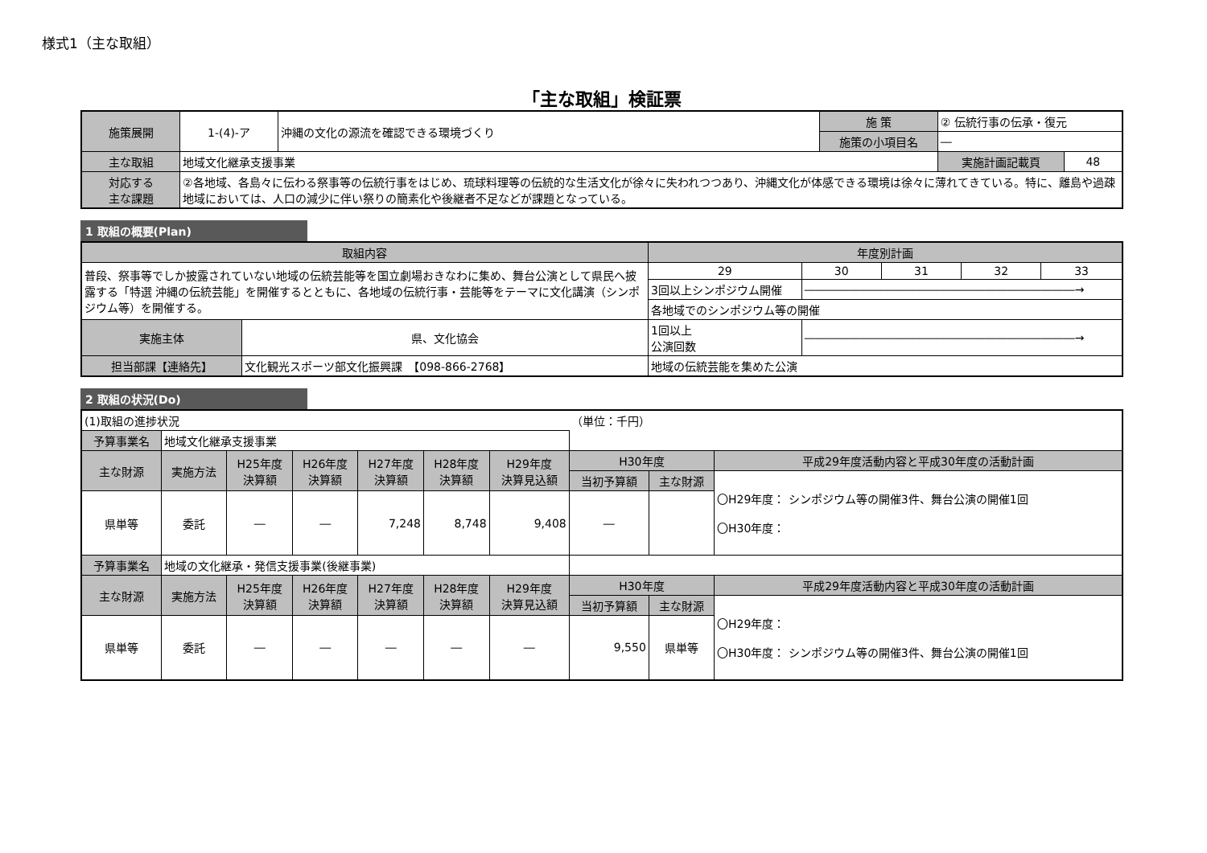様式1（主な取組）
「主な取組」検証票
| 施策展開 | 1-(4)-ア | 沖縄の文化の源流を確認できる環境づくり | 施 策 | ② 伝統行事の伝承・復元 | |
| | | | 施策の小項目名 | ― | |
| 主な取組 | 地域文化継承支援事業 | | | 実施計画記載頁 | 48 |
| 対応する 主な課題 | ②各地域、各島々に伝わる祭事等の伝統行事をはじめ、琉球料理等の伝統的な生活文化が徐々に失われつつあり、沖縄文化が体感できる環境は徐々に薄れてきている。特に、離島や過疎地域においては、人口の減少に伴い祭りの簡素化や後継者不足などが課題となっている。 | | | | |
1 取組の概要(Plan)
| 取組内容 | | 年度別計画 | | | | |
| 普段、祭事等でしか披露されていない地域の伝統芸能等を国立劇場おきなわに集め、舞台公演として県民へ披露する「特選 沖縄の伝統芸能」を開催するとともに、各地域の伝統行事・芸能等をテーマに文化講演（シンポジウム等）を開催する。 | | 29 | 30 | 31 | 32 | 33 |
| | | 3回以上シンポジウム開催 | ――――――――――――――――――――――――→ | | | |
| | | 各地域でのシンポジウム等の開催 | | | | |
| 実施主体 | 県、文化協会 | 1回以上 公演回数 | ――――――――――――――――――――――――→ | | | |
| 担当部課【連絡先】 | 文化観光スポーツ部文化振興課 【098-866-2768】 | 地域の伝統芸能を集めた公演 | | | | |
2 取組の状況(Do)
| (1)取組の進捗状況 | | | | | | | （単位：千円） | | |
| 予算事業名 | 地域文化継承支援事業 | | | | | | | | |
| 主な財源 | 実施方法 | H25年度 決算額 | H26年度 決算額 | H27年度 決算額 | H28年度 決算額 | H29年度 決算見込額 | H30年度 | | 平成29年度活動内容と平成30年度の活動計画 |
| | | | | | | | 当初予算額 | 主な財源 | 〇H29年度： シンポジウム等の開催3件、舞台公演の開催1回 〇H30年度： |
| 県単等 | 委託 | ― | ― | 7,248 | 8,748 | 9,408 | ― | | |
| 予算事業名 | 地域の文化継承・発信支援事業(後継事業) | | | | | | | | |
| 主な財源 | 実施方法 | H25年度 決算額 | H26年度 決算額 | H27年度 決算額 | H28年度 決算額 | H29年度 決算見込額 | H30年度 | | 平成29年度活動内容と平成30年度の活動計画 |
| | | | | | | | 当初予算額 | 主な財源 | 〇H29年度： 〇H30年度： シンポジウム等の開催3件、舞台公演の開催1回 |
| 県単等 | 委託 | ― | ― | ― | ― | ― | 9,550 | 県単等 | |